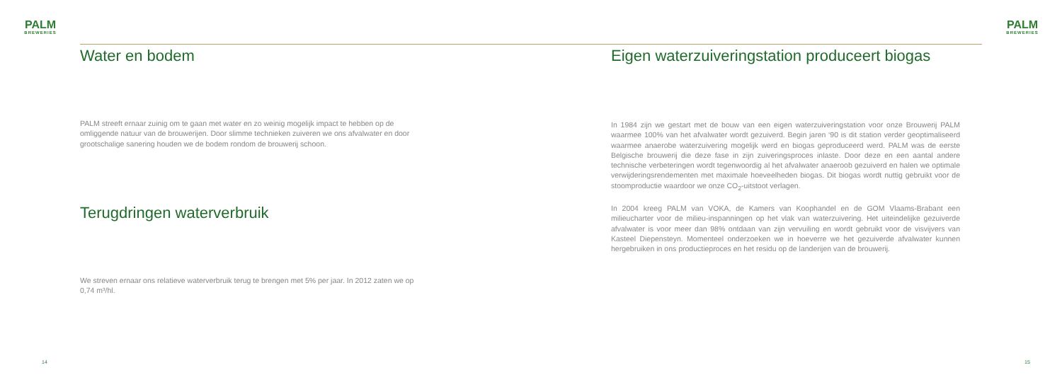PALM
BREWERIES
PALM
BREWERIES
Water en bodem
PALM streeft ernaar zuinig om te gaan met water en zo weinig mogelijk impact te hebben op de omliggende natuur van de brouwerijen. Door slimme technieken zuiveren we ons afvalwater en door grootschalige sanering houden we de bodem rondom de brouwerij schoon.
Terugdringen waterverbruik
We streven ernaar ons relatieve waterverbruik terug te brengen met 5% per jaar. In 2012 zaten we op 0,74 m³/hl.
Eigen waterzuiveringstation produceert biogas
In 1984 zijn we gestart met de bouw van een eigen waterzuiveringstation voor onze Brouwerij PALM waarmee 100% van het afvalwater wordt gezuiverd. Begin jaren ‘90 is dit station verder geoptimaliseerd waarmee anaerobe waterzuivering mogelijk werd en biogas geproduceerd werd. PALM was de eerste Belgische brouwerij die deze fase in zijn zuiveringsproces inlaste. Door deze en een aantal andere technische verbeteringen wordt tegenwoordig al het afvalwater anaeroob gezuiverd en halen we optimale verwijderingsrendementen met maximale hoeveelheden biogas. Dit biogas wordt nuttig gebruikt voor de stoomproductie waardoor we onze CO<sub>2</sub>-uitstoot verlagen.
In 2004 kreeg PALM van VOKA, de Kamers van Koophandel en de GOM Vlaams-Brabant een milieucharter voor de milieu-inspanningen op het vlak van waterzuivering. Het uiteindelijke gezuiverde afvalwater is voor meer dan 98% ontdaan van zijn vervuiling en wordt gebruikt voor de visvijvers van Kasteel Diepensteyn. Momenteel onderzoeken we in hoeverre we het gezuiverde afvalwater kunnen hergebruiken in ons productieproces en het residu op de landerijen van de brouwerij.
14 15